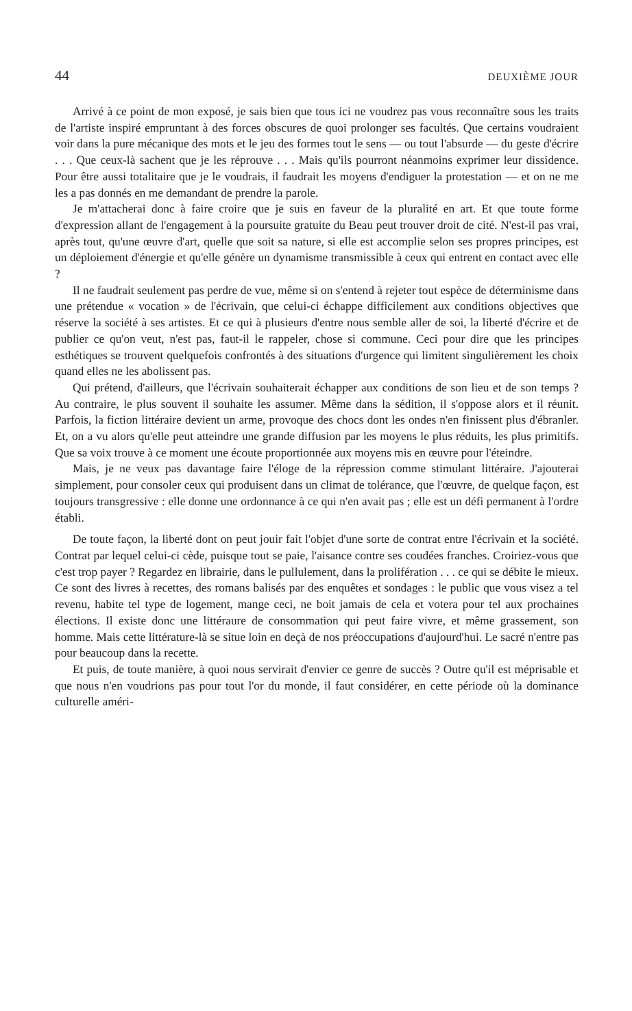44 DEUXIÈME JOUR
Arrivé à ce point de mon exposé, je sais bien que tous ici ne voudrez pas vous reconnaître sous les traits de l'artiste inspiré empruntant à des forces obscures de quoi prolonger ses facultés. Que certains voudraient voir dans la pure mécanique des mots et le jeu des formes tout le sens — ou tout l'absurde — du geste d'écrire . . . Que ceux-là sachent que je les réprouve . . . Mais qu'ils pourront néanmoins exprimer leur dissidence. Pour être aussi totalitaire que je le voudrais, il faudrait les moyens d'endiguer la protestation — et on ne me les a pas donnés en me demandant de prendre la parole.
Je m'attacherai donc à faire croire que je suis en faveur de la pluralité en art. Et que toute forme d'expression allant de l'engagement à la poursuite gratuite du Beau peut trouver droit de cité. N'est-il pas vrai, après tout, qu'une œuvre d'art, quelle que soit sa nature, si elle est accomplie selon ses propres principes, est un déploiement d'énergie et qu'elle génère un dynamisme transmissible à ceux qui entrent en contact avec elle ?
Il ne faudrait seulement pas perdre de vue, même si on s'entend à rejeter tout espèce de déterminisme dans une prétendue « vocation » de l'écrivain, que celui-ci échappe difficilement aux conditions objectives que réserve la société à ses artistes. Et ce qui à plusieurs d'entre nous semble aller de soi, la liberté d'écrire et de publier ce qu'on veut, n'est pas, faut-il le rappeler, chose si commune. Ceci pour dire que les principes esthétiques se trouvent quelquefois confrontés à des situations d'urgence qui limitent singulièrement les choix quand elles ne les abolissent pas.
Qui prétend, d'ailleurs, que l'écrivain souhaiterait échapper aux conditions de son lieu et de son temps ? Au contraire, le plus souvent il souhaite les assumer. Même dans la sédition, il s'oppose alors et il réunit. Parfois, la fiction littéraire devient un arme, provoque des chocs dont les ondes n'en finissent plus d'ébranler. Et, on a vu alors qu'elle peut atteindre une grande diffusion par les moyens le plus réduits, les plus primitifs. Que sa voix trouve à ce moment une écoute proportionnée aux moyens mis en œuvre pour l'éteindre.
Mais, je ne veux pas davantage faire l'éloge de la répression comme stimulant littéraire. J'ajouterai simplement, pour consoler ceux qui produisent dans un climat de tolérance, que l'œuvre, de quelque façon, est toujours transgressive : elle donne une ordonnance à ce qui n'en avait pas ; elle est un défi permanent à l'ordre établi.
De toute façon, la liberté dont on peut jouir fait l'objet d'une sorte de contrat entre l'écrivain et la société. Contrat par lequel celui-ci cède, puisque tout se paie, l'aisance contre ses coudées franches. Croiriez-vous que c'est trop payer ? Regardez en librairie, dans le pullulement, dans la prolifération . . . ce qui se débite le mieux. Ce sont des livres à recettes, des romans balisés par des enquêtes et sondages : le public que vous visez a tel revenu, habite tel type de logement, mange ceci, ne boit jamais de cela et votera pour tel aux prochaines élections. Il existe donc une littéraure de consommation qui peut faire vivre, et même grassement, son homme. Mais cette littérature-là se situe loin en deçà de nos préoccupations d'aujourd'hui. Le sacré n'entre pas pour beaucoup dans la recette.
Et puis, de toute manière, à quoi nous servirait d'envier ce genre de succès ? Outre qu'il est méprisable et que nous n'en voudrions pas pour tout l'or du monde, il faut considérer, en cette période où la dominance culturelle améri-